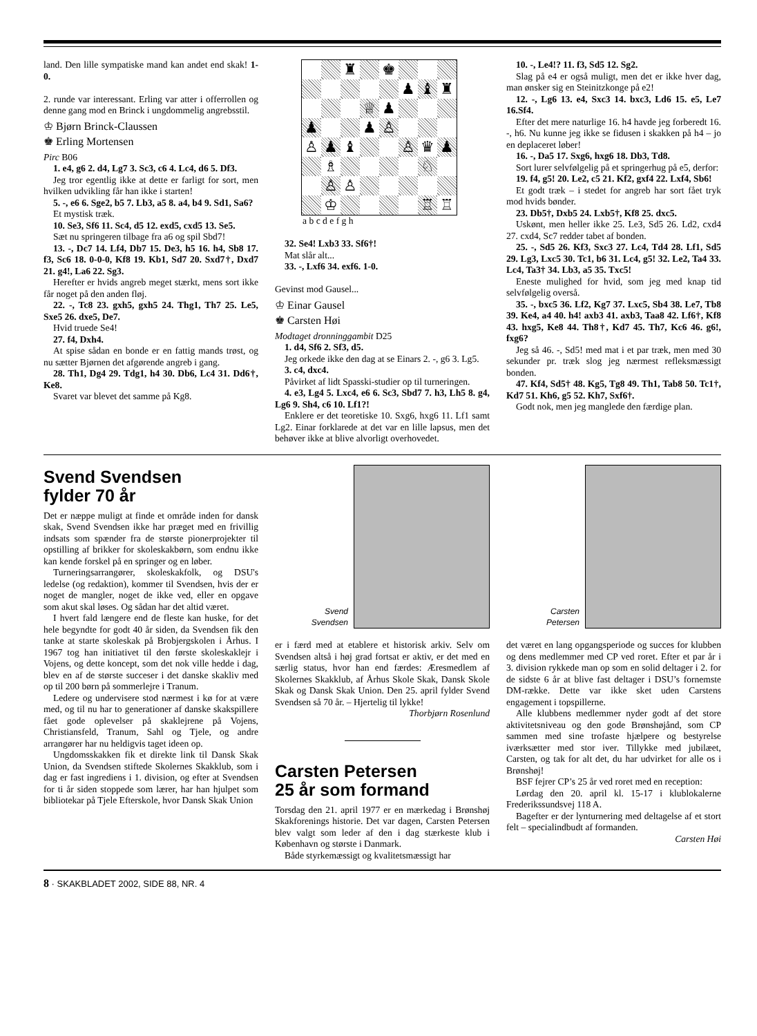land. Den lille sympatiske mand kan andet end skak! 1-0.
2. runde var interessant. Erling var atter i offerrollen og denne gang mod en Brinck i ungdommelig angrebsstil.
♔ Bjørn Brinck-Claussen
♚ Erling Mortensen
Pirc B06
1. e4, g6 2. d4, Lg7 3. Sc3, c6 4. Lc4, d6 5. Df3.
Jeg tror egentlig ikke at dette er farligt for sort, men hvilken udvikling får han ikke i starten!
5. -, e6 6. Sge2, b5 7. Lb3, a5 8. a4, b4 9. Sd1, Sa6?
Et mystisk træk.
10. Se3, Sf6 11. Sc4, d5 12. exd5, cxd5 13. Se5.
Sæt nu springeren tilbage fra a6 og spil Sbd7!
13. -, Dc7 14. Lf4, Db7 15. De3, h5 16. h4, Sb8 17. f3, Sc6 18. 0-0-0, Kf8 19. Kb1, Sd7 20. Sxd7†, Dxd7 21. g4!, La6 22. Sg3.
Herefter er hvids angreb meget stærkt, mens sort ikke får noget på den anden fløj.
22. -, Tc8 23. gxh5, gxh5 24. Thg1, Th7 25. Le5, Sxe5 26. dxe5, De7.
Hvid truede Se4!
27. f4, Dxh4.
At spise sådan en bonde er en fattig mands trøst, og nu sætter Bjørnen det afgørende angreb i gang.
28. Th1, Dg4 29. Tdg1, h4 30. Db6, Lc4 31. Dd6†, Ke8.
Svaret var blevet det samme på Kg8.
♜
♚
♟
♝
♜
♕
♟
♟
♟
♙
♙
♟
♝
♙
♛
♟
♗
♘
♙
♙
♔
♖
♖
a b c d e f g h
32. Se4! Lxb3 33. Sf6†!
Mat slår alt...
33. -, Lxf6 34. exf6. 1-0.
Gevinst mod Gausel...
♔ Einar Gausel
♚ Carsten Høi
Modtaget dronninggambit D25
1. d4, Sf6 2. Sf3, d5.
Jeg orkede ikke den dag at se Einars 2. -, g6 3. Lg5.
3. c4, dxc4.
Påvirket af lidt Spasski-studier op til turneringen.
4. e3, Lg4 5. Lxc4, e6 6. Sc3, Sbd7 7. h3, Lh5 8. g4, Lg6 9. Sh4, c6 10. Lf1?!
Enklere er det teoretiske 10. Sxg6, hxg6 11. Lf1 samt Lg2. Einar forklarede at det var en lille lapsus, men det behøver ikke at blive alvorligt overhovedet.
10. -, Le4!? 11. f3, Sd5 12. Sg2.
Slag på e4 er også muligt, men det er ikke hver dag, man ønsker sig en Steinitzkonge på e2!
12. -, Lg6 13. e4, Sxc3 14. bxc3, Ld6 15. e5, Le7 16.Sf4.
Efter det mere naturlige 16. h4 havde jeg forberedt 16. -, h6. Nu kunne jeg ikke se fidusen i skakken på h4 – jo en deplaceret løber!
16. -, Da5 17. Sxg6, hxg6 18. Db3, Td8.
Sort lurer selvfølgelig på et springerhug på e5, derfor:
19. f4, g5! 20. Le2, c5 21. Kf2, gxf4 22. Lxf4, Sb6!
Et godt træk – i stedet for angreb har sort fået tryk mod hvids bønder.
23. Db5†, Dxb5 24. Lxb5†, Kf8 25. dxc5.
Uskønt, men heller ikke 25. Le3, Sd5 26. Ld2, cxd4 27. cxd4, Sc7 redder tabet af bonden.
25. -, Sd5 26. Kf3, Sxc3 27. Lc4, Td4 28. Lf1, Sd5 29. Lg3, Lxc5 30. Tc1, b6 31. Lc4, g5! 32. Le2, Ta4 33. Lc4, Ta3† 34. Lb3, a5 35. Txc5!
Eneste mulighed for hvid, som jeg med knap tid selvfølgelig overså.
35. -, bxc5 36. Lf2, Kg7 37. Lxc5, Sb4 38. Le7, Tb8 39. Ke4, a4 40. h4! axb3 41. axb3, Taa8 42. Lf6†, Kf8 43. hxg5, Ke8 44. Th8†, Kd7 45. Th7, Kc6 46. g6!, fxg6?
Jeg så 46. -, Sd5! med mat i et par træk, men med 30 sekunder pr. træk slog jeg nærmest refleksmæssigt bonden.
47. Kf4, Sd5† 48. Kg5, Tg8 49. Th1, Tab8 50. Tc1†, Kd7 51. Kh6, g5 52. Kh7, Sxf6†.
Godt nok, men jeg manglede den færdige plan.
Svend Svendsen
fylder 70 år
Det er næppe muligt at finde et område inden for dansk skak, Svend Svendsen ikke har præget med en frivillig indsats som spænder fra de største pionerprojekter til opstilling af brikker for skoleskakbørn, som endnu ikke kan kende forskel på en springer og en løber.
Turneringsarrangører, skoleskakfolk, og DSU's ledelse (og redaktion), kommer til Svendsen, hvis der er noget de mangler, noget de ikke ved, eller en opgave som akut skal løses. Og sådan har det altid været.
I hvert fald længere end de fleste kan huske, for det hele begyndte for godt 40 år siden, da Svendsen fik den tanke at starte skoleskak på Brobjergskolen i Århus. I 1967 tog han initiativet til den første skoleskaklejr i Vojens, og dette koncept, som det nok ville hedde i dag, blev en af de største succeser i det danske skakliv med op til 200 børn på sommerlejre i Tranum.
Ledere og undervisere stod nærmest i kø for at være med, og til nu har to generationer af danske skakspillere fået gode oplevelser på skaklejrene på Vojens, Christiansfeld, Tranum, Sahl og Tjele, og andre arrangører har nu heldigvis taget ideen op.
Ungdomsskakken fik et direkte link til Dansk Skak Union, da Svendsen stiftede Skolernes Skakklub, som i dag er fast ingrediens i 1. division, og efter at Svendsen for ti år siden stoppede som lærer, har han hjulpet som bibliotekar på Tjele Efterskole, hvor Dansk Skak Union
Svend
Svendsen
er i færd med at etablere et historisk arkiv. Selv om Svendsen altså i høj grad fortsat er aktiv, er det med en særlig status, hvor han end færdes: Æresmedlem af Skolernes Skakklub, af Århus Skole Skak, Dansk Skole Skak og Dansk Skak Union. Den 25. april fylder Svend Svendsen så 70 år. – Hjertelig til lykke!
Thorbjørn Rosenlund
Carsten Petersen
25 år som formand
Torsdag den 21. april 1977 er en mærkedag i Brønshøj Skakforenings historie. Det var dagen, Carsten Petersen blev valgt som leder af den i dag stærkeste klub i København og største i Danmark.
Både styrkemæssigt og kvalitetsmæssigt har
Carsten
Petersen
det været en lang opgangsperiode og succes for klubben og dens medlemmer med CP ved roret. Efter et par år i 3. division rykkede man op som en solid deltager i 2. for de sidste 6 år at blive fast deltager i DSU’s fornemste DM-række. Dette var ikke sket uden Carstens engagement i topspillerne.
Alle klubbens medlemmer nyder godt af det store aktivitetsniveau og den gode Brønshøjånd, som CP sammen med sine trofaste hjælpere og bestyrelse iværksætter med stor iver. Tillykke med jubilæet, Carsten, og tak for alt det, du har udvirket for alle os i Brønshøj!
BSF fejrer CP’s 25 år ved roret med en reception:
Lørdag den 20. april kl. 15-17 i klublokalerne Frederikssundsvej 118 A.
Bagefter er der lynturnering med deltagelse af et stort felt – specialindbudt af formanden.
Carsten Høi
8 · SKAKBLADET 2002, SIDE 88, NR. 4